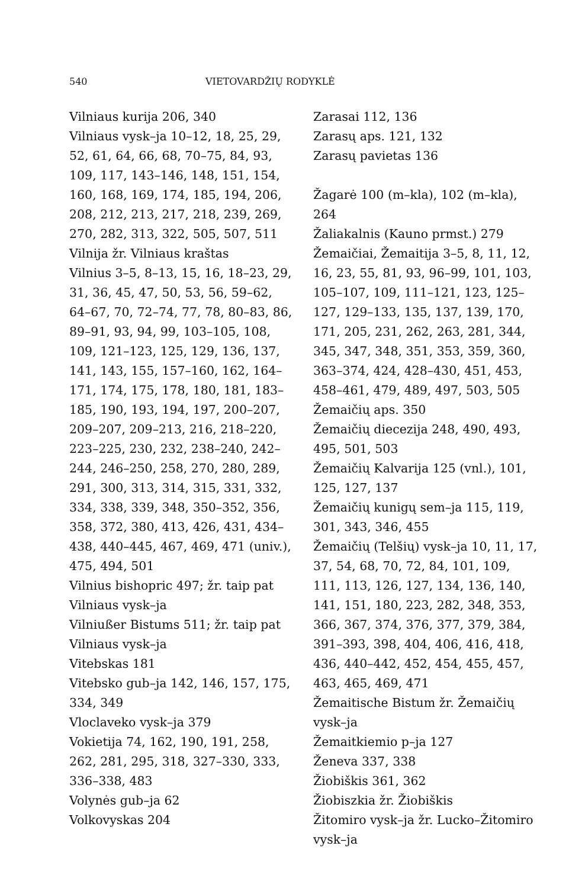540 VIETOVARDŽIŲ RODYKLĖ
Vilniaus kurija 206, 340
Vilniaus vysk–ja 10–12, 18, 25, 29, 52, 61, 64, 66, 68, 70–75, 84, 93, 109, 117, 143–146, 148, 151, 154, 160, 168, 169, 174, 185, 194, 206, 208, 212, 213, 217, 218, 239, 269, 270, 282, 313, 322, 505, 507, 511
Vilnija žr. Vilniaus kraštas
Vilnius 3–5, 8–13, 15, 16, 18–23, 29, 31, 36, 45, 47, 50, 53, 56, 59–62, 64–67, 70, 72–74, 77, 78, 80–83, 86, 89–91, 93, 94, 99, 103–105, 108, 109, 121–123, 125, 129, 136, 137, 141, 143, 155, 157–160, 162, 164–171, 174, 175, 178, 180, 181, 183–185, 190, 193, 194, 197, 200–207, 209–207, 209–213, 216, 218–220, 223–225, 230, 232, 238–240, 242–244, 246–250, 258, 270, 280, 289, 291, 300, 313, 314, 315, 331, 332, 334, 338, 339, 348, 350–352, 356, 358, 372, 380, 413, 426, 431, 434–438, 440–445, 467, 469, 471 (univ.), 475, 494, 501
Vilnius bishopric 497; žr. taip pat Vilniaus vysk–ja
Vilniußer Bistums 511; žr. taip pat Vilniaus vysk–ja
Vitebskas 181
Vitebsko gub–ja 142, 146, 157, 175, 334, 349
Vloclaveko vysk–ja 379
Vokietija 74, 162, 190, 191, 258, 262, 281, 295, 318, 327–330, 333, 336–338, 483
Volynės gub–ja 62
Volkovyskas 204
Zarasai 112, 136
Zarasų aps. 121, 132
Zarasų pavietas 136
Žagarė 100 (m–kla), 102 (m–kla), 264
Žaliakalnis (Kauno prmst.) 279
Žemaičiai, Žemaitija 3–5, 8, 11, 12, 16, 23, 55, 81, 93, 96–99, 101, 103, 105–107, 109, 111–121, 123, 125–127, 129–133, 135, 137, 139, 170, 171, 205, 231, 262, 263, 281, 344, 345, 347, 348, 351, 353, 359, 360, 363–374, 424, 428–430, 451, 453, 458–461, 479, 489, 497, 503, 505
Žemaičių aps. 350
Žemaičių diecezija 248, 490, 493, 495, 501, 503
Žemaičių Kalvarija 125 (vnl.), 101, 125, 127, 137
Žemaičių kunigų sem–ja 115, 119, 301, 343, 346, 455
Žemaičių (Telšių) vysk–ja 10, 11, 17, 37, 54, 68, 70, 72, 84, 101, 109, 111, 113, 126, 127, 134, 136, 140, 141, 151, 180, 223, 282, 348, 353, 366, 367, 374, 376, 377, 379, 384, 391–393, 398, 404, 406, 416, 418, 436, 440–442, 452, 454, 455, 457, 463, 465, 469, 471
Žemaitische Bistum žr. Žemaičių vysk–ja
Žemaitkiemio p–ja 127
Ženeva 337, 338
Žiobiškis 361, 362
Žiobiszkia žr. Žiobiškis
Žitomiro vysk–ja žr. Lucko–Žitomiro vysk–ja